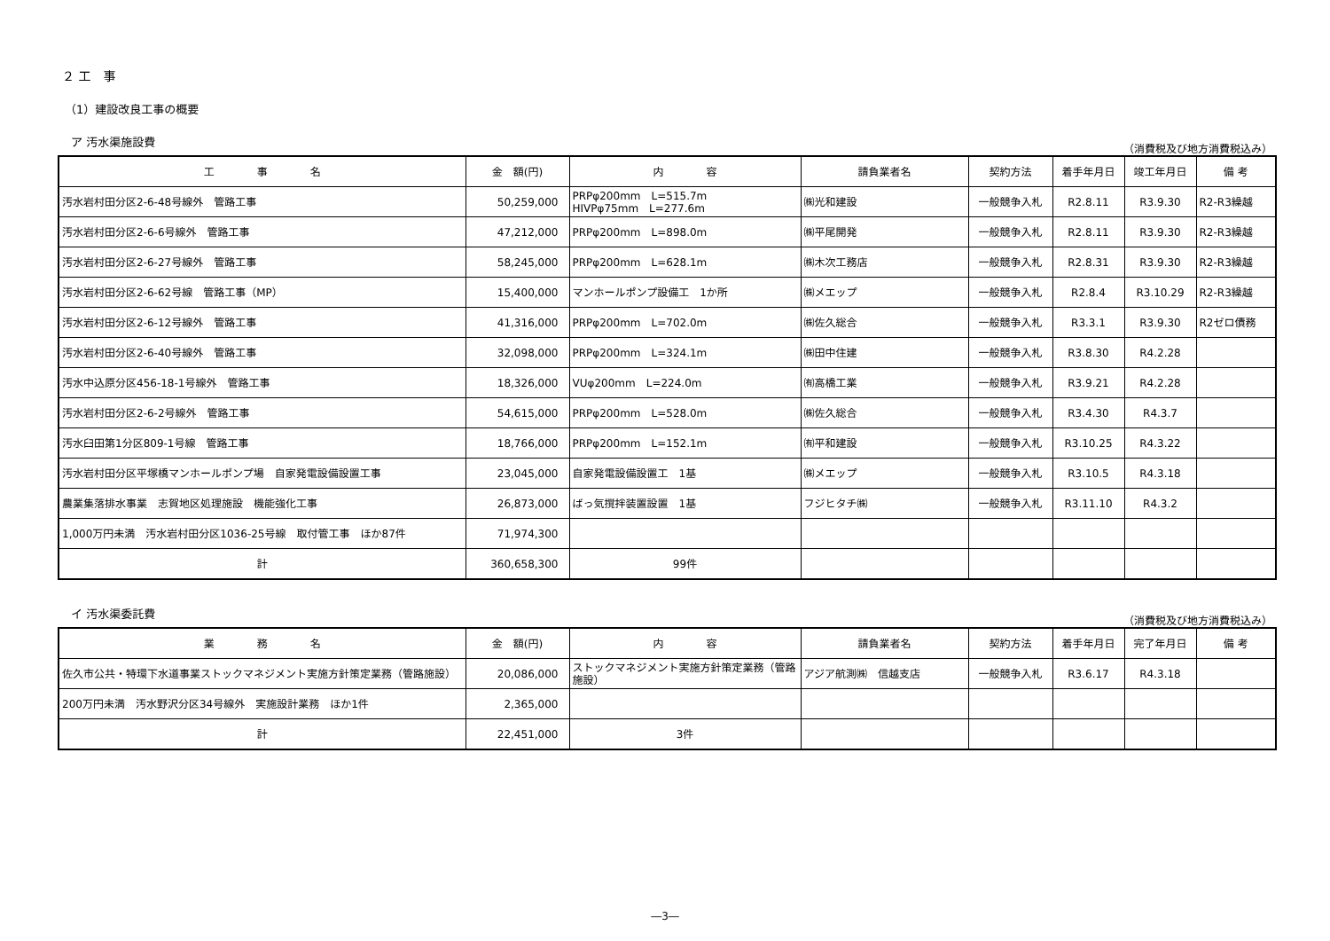２ 工　事
（1）建設改良工事の概要
ア 汚水渠施設費 （消費税及び地方消費税込み）
| 工 事 名 | 金 額(円) | 内 容 | 請負業者名 | 契約方法 | 着手年月日 | 竣工年月日 | 備 考 |
| --- | --- | --- | --- | --- | --- | --- | --- |
| 汚水岩村田分区2-6-48号線外 管路工事 | 50,259,000 | PRPφ200mm L=515.7m HIVPφ75mm L=277.6m | ㈱光和建設 | 一般競争入札 | R2.8.11 | R3.9.30 | R2-R3繰越 |
| 汚水岩村田分区2-6-6号線外 管路工事 | 47,212,000 | PRPφ200mm L=898.0m | ㈱平尾開発 | 一般競争入札 | R2.8.11 | R3.9.30 | R2-R3繰越 |
| 汚水岩村田分区2-6-27号線外 管路工事 | 58,245,000 | PRPφ200mm L=628.1m | ㈱木次工務店 | 一般競争入札 | R2.8.31 | R3.9.30 | R2-R3繰越 |
| 汚水岩村田分区2-6-62号線 管路工事（MP） | 15,400,000 | マンホールポンプ設備工 1か所 | ㈱メエップ | 一般競争入札 | R2.8.4 | R3.10.29 | R2-R3繰越 |
| 汚水岩村田分区2-6-12号線外 管路工事 | 41,316,000 | PRPφ200mm L=702.0m | ㈱佐久総合 | 一般競争入札 | R3.3.1 | R3.9.30 | R2ゼロ債務 |
| 汚水岩村田分区2-6-40号線外 管路工事 | 32,098,000 | PRPφ200mm L=324.1m | ㈱田中住建 | 一般競争入札 | R3.8.30 | R4.2.28 | |
| 汚水中込原分区456-18-1号線外 管路工事 | 18,326,000 | VUφ200mm L=224.0m | ㈲高橋工業 | 一般競争入札 | R3.9.21 | R4.2.28 | |
| 汚水岩村田分区2-6-2号線外 管路工事 | 54,615,000 | PRPφ200mm L=528.0m | ㈱佐久総合 | 一般競争入札 | R3.4.30 | R4.3.7 | |
| 汚水臼田第1分区809-1号線 管路工事 | 18,766,000 | PRPφ200mm L=152.1m | ㈲平和建設 | 一般競争入札 | R3.10.25 | R4.3.22 | |
| 汚水岩村田分区平塚橋マンホールポンプ場 自家発電設備設置工事 | 23,045,000 | 自家発電設備設置工 1基 | ㈱メエップ | 一般競争入札 | R3.10.5 | R4.3.18 | |
| 農業集落排水事業 志賀地区処理施設 機能強化工事 | 26,873,000 | ばっ気撹拌装置設置 1基 | フジヒタチ㈱ | 一般競争入札 | R3.11.10 | R4.3.2 | |
| 1,000万円未満 汚水岩村田分区1036-25号線 取付管工事 ほか87件 | 71,974,300 | | | | | | |
| 計 | 360,658,300 | 99件 | | | | | |
イ 汚水渠委託費 （消費税及び地方消費税込み）
| 業 務 名 | 金 額(円) | 内 容 | 請負業者名 | 契約方法 | 着手年月日 | 完了年月日 | 備 考 |
| --- | --- | --- | --- | --- | --- | --- | --- |
| 佐久市公共・特環下水道事業ストックマネジメント実施方針策定業務（管路施設） | 20,086,000 | ストックマネジメント実施方針策定業務（管路施設） | アジア航測㈱ 信越支店 | 一般競争入札 | R3.6.17 | R4.3.18 | |
| 200万円未満 汚水野沢分区34号線外 実施設計業務 ほか1件 | 2,365,000 | | | | | | |
| 計 | 22,451,000 | 3件 | | | | | |
―3―